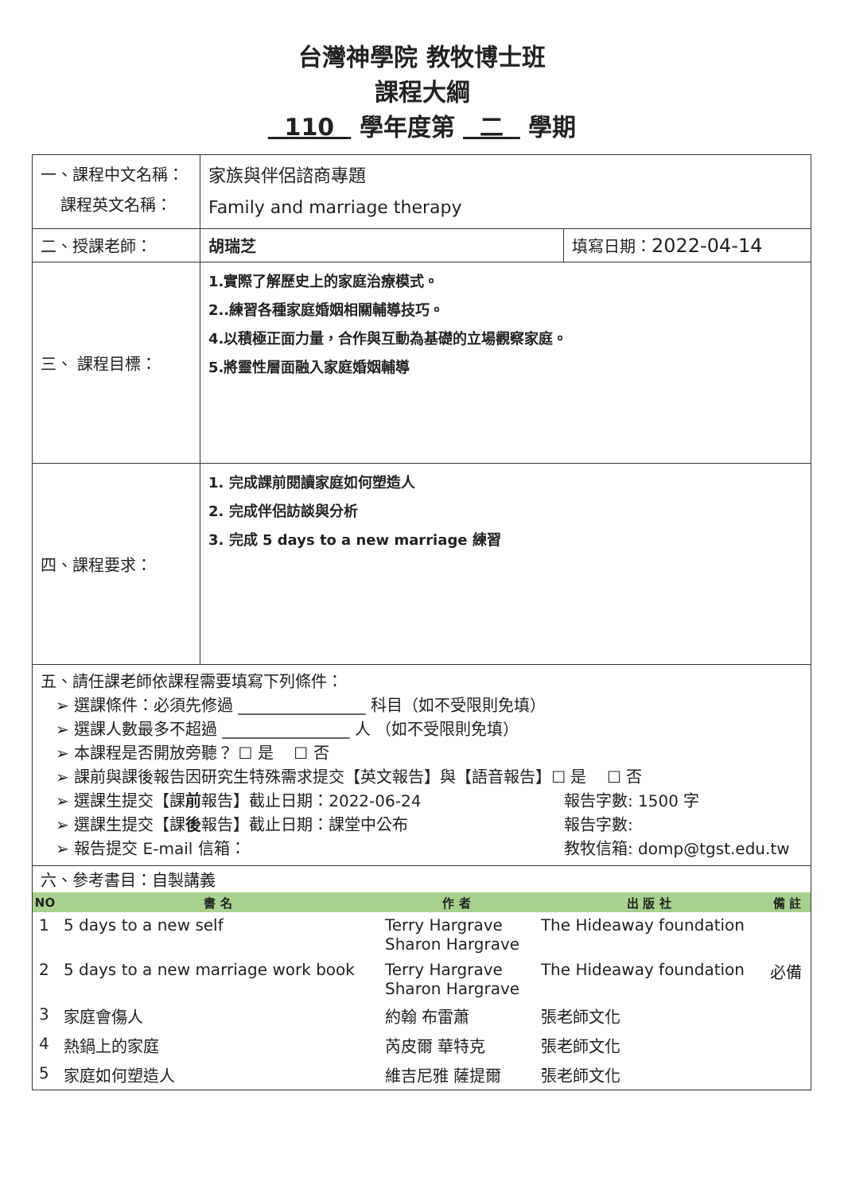台灣神學院 教牧博士班
課程大綱
110 學年度第 二 學期
| 一、課程中文名稱： 課程英文名稱： | 家族與伴侶諮商專題 Family and marriage therapy | |
| 二、授課老師： | 胡瑞芝 | 填寫日期： 2022-04-14 |
| 三、 課程目標： | 1.實際了解歷史上的家庭治療模式。 2..練習各種家庭婚姻相關輔導技巧。 4.以積極正面力量，合作與互動為基礎的立場觀察家庭。 5.將靈性層面融入家庭婚姻輔導 | |
| 四、課程要求： | 1. 完成課前閱讀家庭如何塑造人 2. 完成伴侶訪談與分析 3. 完成 5 days to a new marriage 練習 | |
| 五、請任課老師依課程需要填寫下列條件： ➢ 選課條件：必須先修過 ________________ 科目（如不受限則免填） ➢ 選課人數最多不超過 ________________ 人 （如不受限則免填） ➢ 本課程是否開放旁聽？ ☐ 是 ☐ 否 ➢ 課前與課後報告因研究生特殊需求提交【英文報告】與【語音報告】☐ 是 ☐ 否 ➢ 選課生提交【課 前 報告】截止日期：2022-06-24 ➢ 選課生提交【課 後 報告】截止日期：課堂中公布 ➢ 報告提交 E-mail 信箱： 報告字數: 1500 字 報告字數: 教牧信箱: domp@tgst.edu.tw | | |
| 六、參考書目：自製講義 / NO / 書 名 / 作 者 / 出 版 社 / 備 註 / / --- / --- / --- / --- / --- / / 1 / 5 days to a new self / Terry Hargrave Sharon Hargrave / The Hideaway foundation / / / 2 / 5 days to a new marriage work book / Terry Hargrave Sharon Hargrave / The Hideaway foundation / 必備 / / 3 / 家庭會傷人 / 約翰 布雷蕭 / 張老師文化 / / / 4 / 熱鍋上的家庭 / 芮皮爾 華特克 / 張老師文化 / / / 5 / 家庭如何塑造人 / 維吉尼雅 薩提爾 / 張老師文化 / / | | |